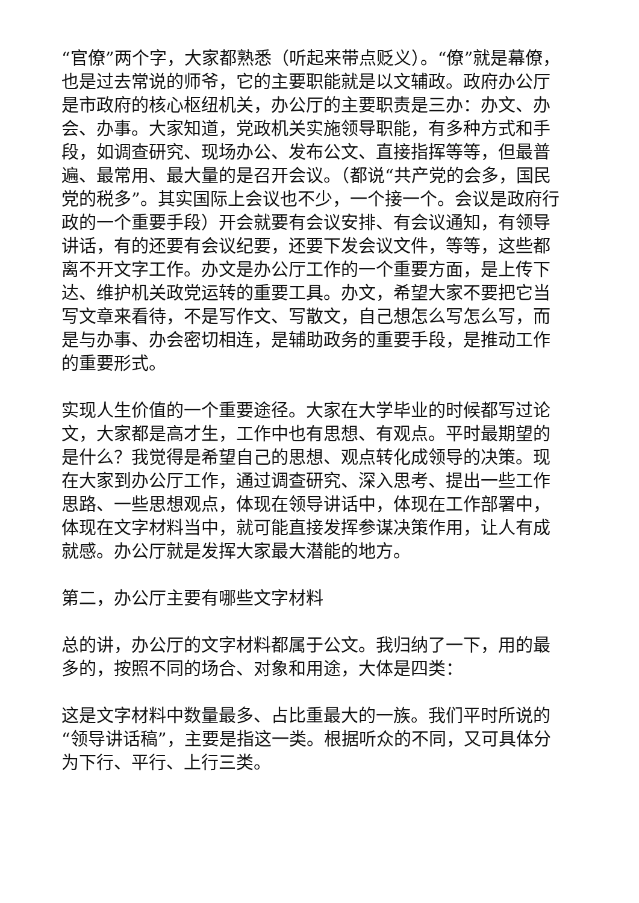“官僚”两个字，大家都熟悉（听起来带点贬义）。“僚”就是幕僚，也是过去常说的师爷，它的主要职能就是以文辅政。政府办公厅是市政府的核心枢纽机关，办公厅的主要职责是三办：办文、办会、办事。大家知道，党政机关实施领导职能，有多种方式和手段，如调查研究、现场办公、发布公文、直接指挥等等，但最普遍、最常用、最大量的是召开会议。（都说“共产党的会多，国民党的税多”。其实国际上会议也不少，一个接一个。会议是政府行政的一个重要手段）开会就要有会议安排、有会议通知，有领导讲话，有的还要有会议纪要，还要下发会议文件，等等，这些都离不开文字工作。办文是办公厅工作的一个重要方面，是上传下达、维护机关政党运转的重要工具。办文，希望大家不要把它当写文章来看待，不是写作文、写散文，自己想怎么写怎么写，而是与办事、办会密切相连，是辅助政务的重要手段，是推动工作的重要形式。
实现人生价值的一个重要途径。大家在大学毕业的时候都写过论文，大家都是高才生，工作中也有思想、有观点。平时最期望的是什么？我觉得是希望自己的思想、观点转化成领导的决策。现在大家到办公厅工作，通过调查研究、深入思考、提出一些工作思路、一些思想观点，体现在领导讲话中，体现在工作部署中，体现在文字材料当中，就可能直接发挥参谋决策作用，让人有成就感。办公厅就是发挥大家最大潜能的地方。
第二，办公厅主要有哪些文字材料
总的讲，办公厅的文字材料都属于公文。我归纳了一下，用的最多的，按照不同的场合、对象和用途，大体是四类：
这是文字材料中数量最多、占比重最大的一族。我们平时所说的“领导讲话稿”，主要是指这一类。根据听众的不同，又可具体分为下行、平行、上行三类。